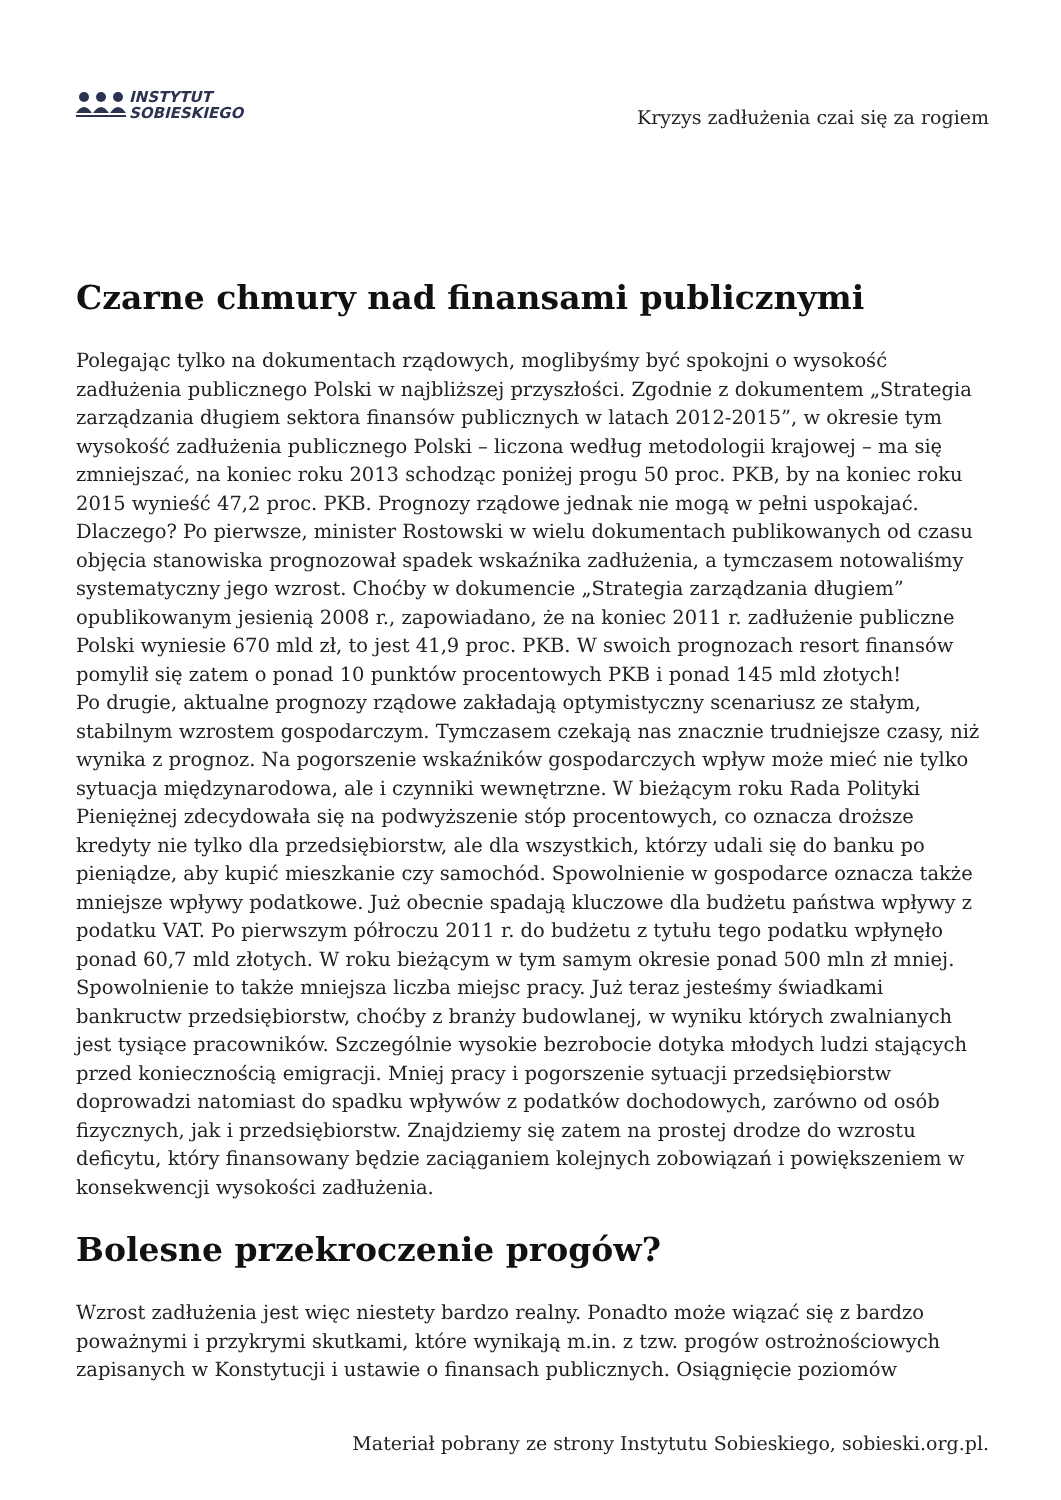INSTYTUT
SOBIESKIEGO
Kryzys zadłużenia czai się za rogiem
Czarne chmury nad finansami publicznymi
Polegając tylko na dokumentach rządowych, moglibyśmy być spokojni o wysokość zadłużenia publicznego Polski w najbliższej przyszłości. Zgodnie z dokumentem „Strategia zarządzania długiem sektora finansów publicznych w latach 2012-2015”, w okresie tym wysokość zadłużenia publicznego Polski – liczona według metodologii krajowej – ma się zmniejszać, na koniec roku 2013 schodząc poniżej progu 50 proc. PKB, by na koniec roku 2015 wynieść 47,2 proc. PKB. Prognozy rządowe jednak nie mogą w pełni uspokajać. Dlaczego? Po pierwsze, minister Rostowski w wielu dokumentach publikowanych od czasu objęcia stanowiska prognozował spadek wskaźnika zadłużenia, a tymczasem notowaliśmy systematyczny jego wzrost. Choćby w dokumencie „Strategia zarządzania długiem” opublikowanym jesienią 2008 r., zapowiadano, że na koniec 2011 r. zadłużenie publiczne Polski wyniesie 670 mld zł, to jest 41,9 proc. PKB. W swoich prognozach resort finansów pomylił się zatem o ponad 10 punktów procentowych PKB i ponad 145 mld złotych!
Po drugie, aktualne prognozy rządowe zakładają optymistyczny scenariusz ze stałym, stabilnym wzrostem gospodarczym. Tymczasem czekają nas znacznie trudniejsze czasy, niż wynika z prognoz. Na pogorszenie wskaźników gospodarczych wpływ może mieć nie tylko sytuacja międzynarodowa, ale i czynniki wewnętrzne. W bieżącym roku Rada Polityki Pieniężnej zdecydowała się na podwyższenie stóp procentowych, co oznacza droższe kredyty nie tylko dla przedsiębiorstw, ale dla wszystkich, którzy udali się do banku po pieniądze, aby kupić mieszkanie czy samochód. Spowolnienie w gospodarce oznacza także mniejsze wpływy podatkowe. Już obecnie spadają kluczowe dla budżetu państwa wpływy z podatku VAT. Po pierwszym półroczu 2011 r. do budżetu z tytułu tego podatku wpłynęło ponad 60,7 mld złotych. W roku bieżącym w tym samym okresie ponad 500 mln zł mniej. Spowolnienie to także mniejsza liczba miejsc pracy. Już teraz jesteśmy świadkami bankructw przedsiębiorstw, choćby z branży budowlanej, w wyniku których zwalnianych jest tysiące pracowników. Szczególnie wysokie bezrobocie dotyka młodych ludzi stających przed koniecznością emigracji. Mniej pracy i pogorszenie sytuacji przedsiębiorstw doprowadzi natomiast do spadku wpływów z podatków dochodowych, zarówno od osób fizycznych, jak i przedsiębiorstw. Znajdziemy się zatem na prostej drodze do wzrostu deficytu, który finansowany będzie zaciąganiem kolejnych zobowiązań i powiększeniem w konsekwencji wysokości zadłużenia.
Bolesne przekroczenie progów?
Wzrost zadłużenia jest więc niestety bardzo realny. Ponadto może wiązać się z bardzo poważnymi i przykrymi skutkami, które wynikają m.in. z tzw. progów ostrożnościowych zapisanych w Konstytucji i ustawie o finansach publicznych. Osiągnięcie poziomów
Materiał pobrany ze strony Instytutu Sobieskiego, sobieski.org.pl.